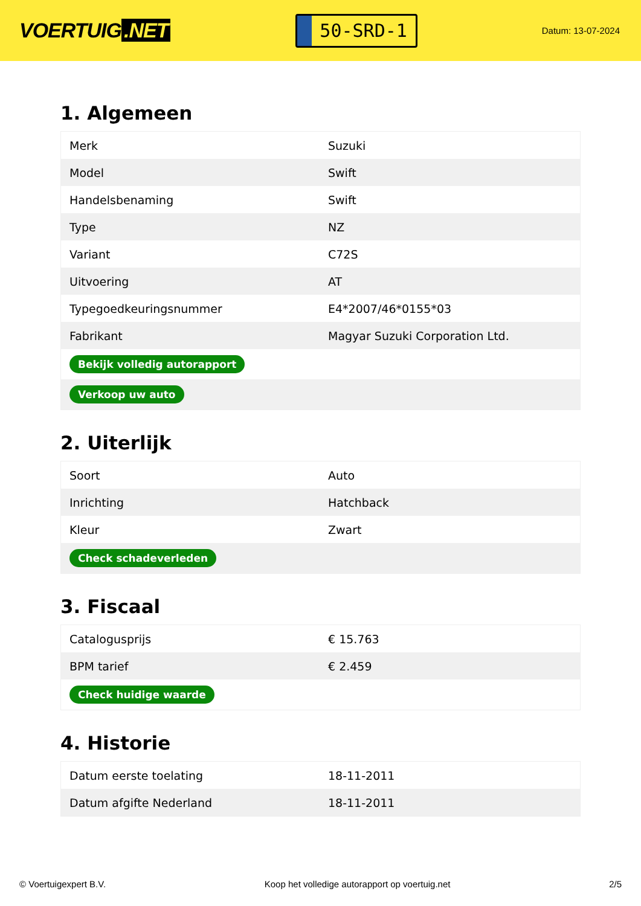VOERTUIG.NET
50-SRD-1
Datum: 13-07-2024
1. Algemeen
| Merk | Suzuki |
| Model | Swift |
| Handelsbenaming | Swift |
| Type | NZ |
| Variant | C72S |
| Uitvoering | AT |
| Typegoedkeuringsnummer | E4*2007/46*0155*03 |
| Fabrikant | Magyar Suzuki Corporation Ltd. |
| Bekijk volledig autorapport | |
| Verkoop uw auto | |
2. Uiterlijk
| Soort | Auto |
| Inrichting | Hatchback |
| Kleur | Zwart |
| Check schadeverleden | |
3. Fiscaal
| Catalogusprijs | € 15.763 |
| BPM tarief | € 2.459 |
| Check huidige waarde | |
4. Historie
| Datum eerste toelating | 18-11-2011 |
| Datum afgifte Nederland | 18-11-2011 |
© Voertuigexpert B.V. Koop het volledige autorapport op voertuig.net 2/5